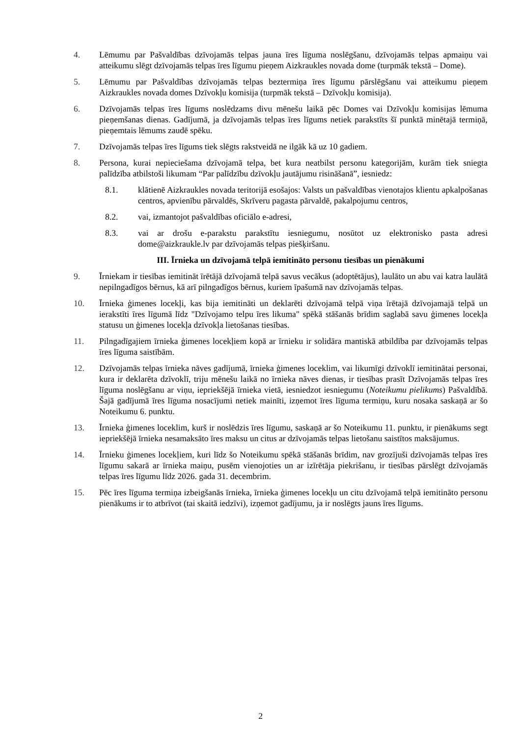4. Lēmumu par Pašvaldības dzīvojamās telpas jauna īres līguma noslēgšanu, dzīvojamās telpas apmaiņu vai atteikumu slēgt dzīvojamās telpas īres līgumu pieņem Aizkraukles novada dome (turpmāk tekstā – Dome).
5. Lēmumu par Pašvaldības dzīvojamās telpas beztermiņa īres līgumu pārslēgšanu vai atteikumu pieņem Aizkraukles novada domes Dzīvokļu komisija (turpmāk tekstā – Dzīvokļu komisija).
6. Dzīvojamās telpas īres līgums noslēdzams divu mēnešu laikā pēc Domes vai Dzīvokļu komisijas lēmuma pieņemšanas dienas. Gadījumā, ja dzīvojamās telpas īres līgums netiek parakstīts šī punktā minētajā termiņā, pieņemtais lēmums zaudē spēku.
7. Dzīvojamās telpas īres līgums tiek slēgts rakstveidā ne ilgāk kā uz 10 gadiem.
8. Persona, kurai nepieciešama dzīvojamā telpa, bet kura neatbilst personu kategorijām, kurām tiek sniegta palīdzība atbilstoši likumam “Par palīdzību dzīvokļu jautājumu risināšanā”, iesniedz:
8.1. klātienē Aizkraukles novada teritorijā esošajos: Valsts un pašvaldības vienotajos klientu apkalpošanas centros, apvienību pārvaldēs, Skrīveru pagasta pārvaldē, pakalpojumu centros,
8.2. vai, izmantojot pašvaldības oficiālo e-adresi,
8.3. vai ar drošu e-parakstu parakstītu iesniegumu, nosūtot uz elektronisko pasta adresi dome@aizkraukle.lv par dzīvojamās telpas piešķiršanu.
III. Īrnieka un dzīvojamā telpā iemitināto personu tiesības un pienākumi
9. Īrniekam ir tiesības iemitināt īrētājā dzīvojamā telpā savus vecākus (adoptētājus), laulāto un abu vai katra laulātā nepilngadīgos bērnus, kā arī pilngadīgos bērnus, kuriem īpašumā nav dzīvojamās telpas.
10. Īrnieka ģimenes locekļi, kas bija iemitināti un deklarēti dzīvojamā telpā viņa īrētajā dzīvojamajā telpā un ierakstīti īres līgumā līdz "Dzīvojamo telpu īres likuma" spēkā stāšanās brīdim saglabā savu ģimenes locekļa statusu un ģimenes locekļa dzīvokļa lietošanas tiesības.
11. Pilngadīgajiem īrnieka ģimenes locekļiem kopā ar īrnieku ir solidāra mantiskā atbildība par dzīvojamās telpas īres līguma saistībām.
12. Dzīvojamās telpas īrnieka nāves gadījumā, īrnieka ģimenes loceklim, vai likumīgi dzīvoklī iemitinātai personai, kura ir deklarēta dzīvoklī, triju mēnešu laikā no īrnieka nāves dienas, ir tiesības prasīt Dzīvojamās telpas īres līguma noslēgšanu ar viņu, iepriekšējā īrnieka vietā, iesniedzot iesniegumu (Noteikumu pielikums) Pašvaldībā. Šajā gadījumā īres līguma nosacījumi netiek mainīti, izņemot īres līguma termiņu, kuru nosaka saskaņā ar šo Noteikumu 6. punktu.
13. Īrnieka ģimenes loceklim, kurš ir noslēdzis īres līgumu, saskaņā ar šo Noteikumu 11. punktu, ir pienākums segt iepriekšējā īrnieka nesamaksāto īres maksu un citus ar dzīvojamās telpas lietošanu saistītos maksājumus.
14. Īrnieku ģimenes locekļiem, kuri līdz šo Noteikumu spēkā stāšanās brīdim, nav grozījuši dzīvojamās telpas īres līgumu sakarā ar īrnieka maiņu, pusēm vienojoties un ar izīrētāja piekrišanu, ir tiesības pārslēgt dzīvojamās telpas īres līgumu līdz 2026. gada 31. decembrim.
15. Pēc īres līguma termiņa izbeigšanās īrnieka, īrnieka ģimenes locekļu un citu dzīvojamā telpā iemitināto personu pienākums ir to atbrīvot (tai skaitā iedzīvi), izņemot gadījumu, ja ir noslēgts jauns īres līgums.
2